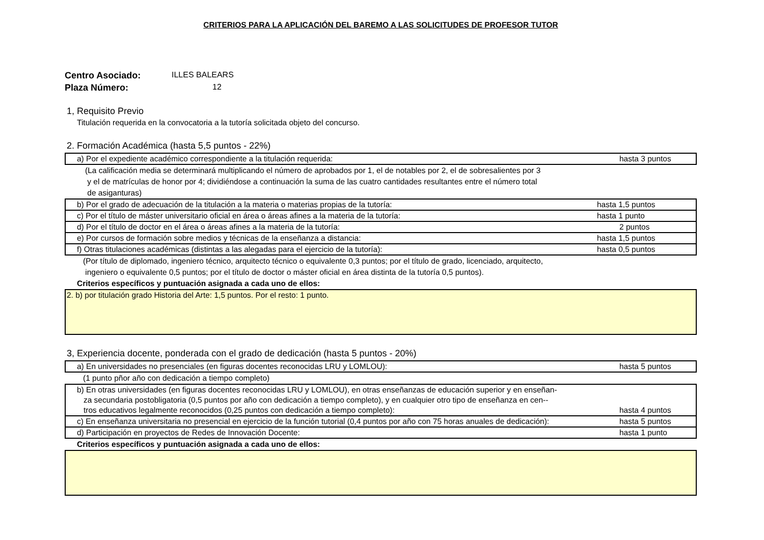CRITERIOS PARA LA APLICACIÓN DEL BAREMO A LAS SOLICITUDES DE PROFESOR TUTOR
Centro Asociado: ILLES BALEARS
Plaza Número: 12
1, Requisito Previo
Titulación requerida en la convocatoria a la tutoría solicitada objeto del concurso.
2. Formación Académica (hasta 5,5 puntos - 22%)
| a) Por el expediente académico correspondiente a la titulación requerida: | hasta 3 puntos |
(La calificación media se determinará multiplicando el número de aprobados por 1, el de notables por 2, el de sobresalientes por 3
y el de matrículas de honor por 4; dividiéndose a continuación la suma de las cuatro cantidades resultantes entre el número total
de asiganturas)
| b) Por el grado de adecuación de la titulación a la materia o materias propias de la tutoría: | hasta 1,5 puntos |
| c) Por el título de máster universitario oficial en área o áreas afines a la materia de la tutoría: | hasta 1 punto |
| d) Por el título de doctor en el área o áreas afines a la materia de la tutoría: | 2 puntos |
| e) Por cursos de formación sobre medios y técnicas de la enseñanza a distancia: | hasta 1,5 puntos |
| f) Otras titulaciones académicas (distintas a las alegadas para el ejercicio de la tutoría): | hasta 0,5 puntos |
(Por título de diplomado, ingeniero técnico, arquitecto técnico o equivalente 0,3 puntos; por el título de grado, licenciado, arquitecto,
ingeniero o equivalente 0,5 puntos; por el título de doctor o máster oficial en área distinta de la tutoría 0,5 puntos).
Criterios específicos y puntuación asignada a cada uno de ellos:
2. b) por titulación grado Historia del Arte: 1,5 puntos. Por el resto: 1 punto.
3, Experiencia docente, ponderada con el grado de dedicación (hasta 5 puntos - 20%)
| a) En universidades no presenciales (en figuras docentes reconocidas LRU y LOMLOU): | hasta 5 puntos |
(1 punto pñor año con dedicación a tiempo completo)
| b) En otras universidades (en figuras docentes reconocidas LRU y LOMLOU), en otras enseñanzas de educación superior y en enseñan- za secundaria postobligatoria (0,5 puntos por año con dedicación a tiempo completo), y en cualquier otro tipo de enseñanza en cen-- tros educativos legalmente reconocidos (0,25 puntos con dedicación a tiempo completo): | hasta 4 puntos |
| c) En enseñanza universitaria no presencial en ejercicio de la función tutorial (0,4 puntos por año con 75 horas anuales de dedicación): | hasta 5 puntos |
| d) Participación en proyectos de Redes de Innovación Docente: | hasta 1 punto |
Criterios específicos y puntuación asignada a cada uno de ellos: